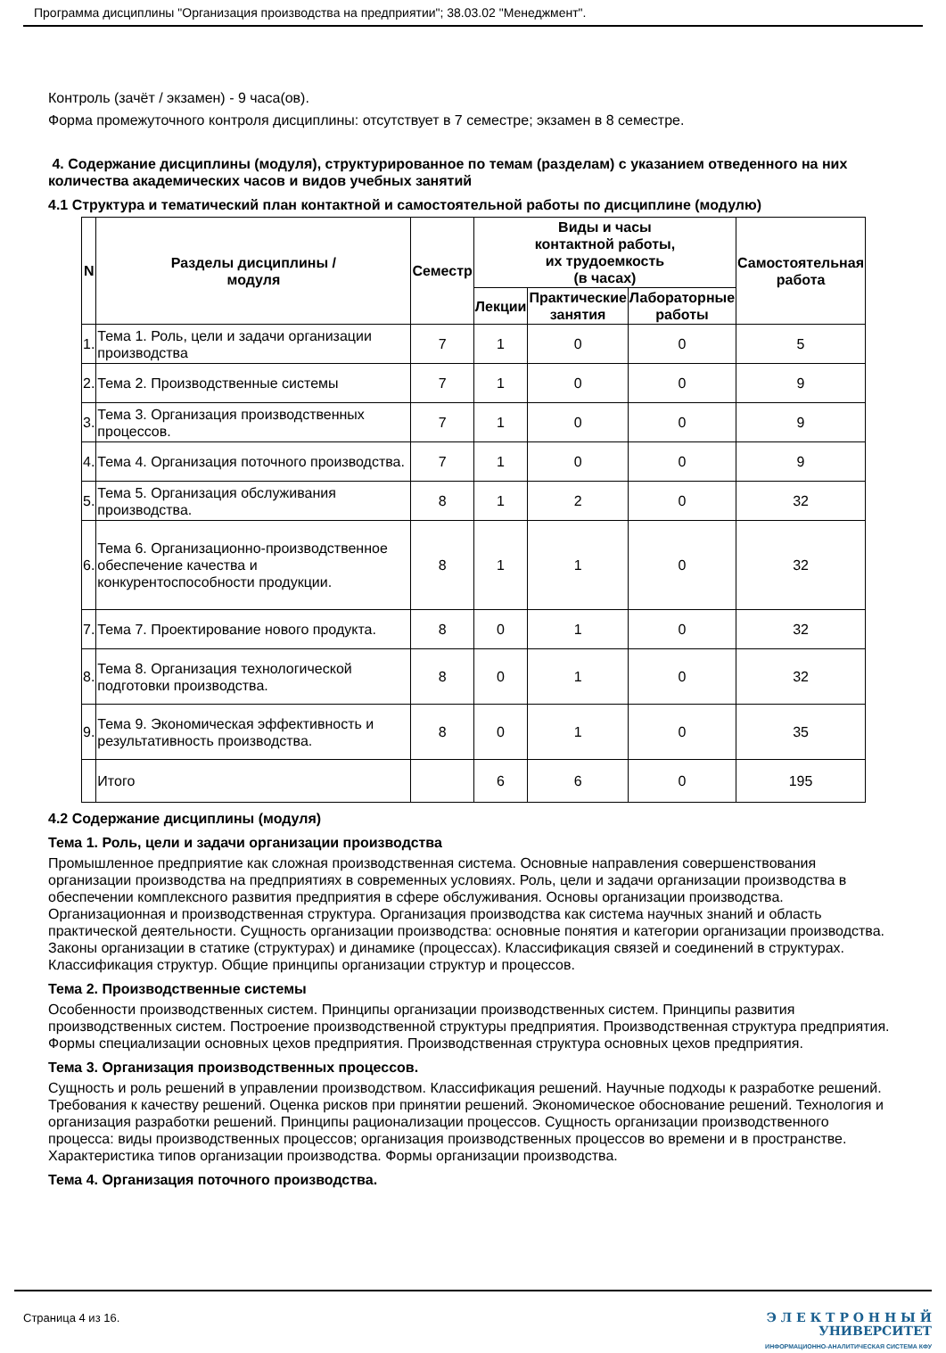Программа дисциплины "Организация производства на предприятии"; 38.03.02 "Менеджмент".
Контроль (зачёт / экзамен) - 9 часа(ов).
Форма промежуточного контроля дисциплины: отсутствует в 7 семестре; экзамен в 8 семестре.
4. Содержание дисциплины (модуля), структурированное по темам (разделам) с указанием отведенного на них количества академических часов и видов учебных занятий
4.1 Структура и тематический план контактной и самостоятельной работы по дисциплине (модулю)
| N | Разделы дисциплины / модуля | Семестр | Виды и часы контактной работы, их трудоемкость (в часах) | | | Самостоятельная работа |
| --- | --- | --- | --- | --- | --- | --- |
| | | | Лекции | Практические занятия | Лабораторные работы | |
| 1. | Тема 1. Роль, цели и задачи организации производства | 7 | 1 | 0 | 0 | 5 |
| 2. | Тема 2. Производственные системы | 7 | 1 | 0 | 0 | 9 |
| 3. | Тема 3. Организация производственных процессов. | 7 | 1 | 0 | 0 | 9 |
| 4. | Тема 4. Организация поточного производства. | 7 | 1 | 0 | 0 | 9 |
| 5. | Тема 5. Организация обслуживания производства. | 8 | 1 | 2 | 0 | 32 |
| 6. | Тема 6. Организационно-производственное обеспечение качества и конкурентоспособности продукции. | 8 | 1 | 1 | 0 | 32 |
| 7. | Тема 7. Проектирование нового продукта. | 8 | 0 | 1 | 0 | 32 |
| 8. | Тема 8. Организация технологической подготовки производства. | 8 | 0 | 1 | 0 | 32 |
| 9. | Тема 9. Экономическая эффективность и результативность производства. | 8 | 0 | 1 | 0 | 35 |
| | Итого | | 6 | 6 | 0 | 195 |
4.2 Содержание дисциплины (модуля)
Тема 1. Роль, цели и задачи организации производства
Промышленное предприятие как сложная производственная система. Основные направления совершенствования организации производства на предприятиях в современных условиях. Роль, цели и задачи организации производства в обеспечении комплексного развития предприятия в сфере обслуживания. Основы организации производства. Организационная и производственная структура. Организация производства как система научных знаний и область практической деятельности. Сущность организации производства: основные понятия и категории организации производства. Законы организации в статике (структурах) и динамике (процессах). Классификация связей и соединений в структурах. Классификация структур. Общие принципы организации структур и процессов.
Тема 2. Производственные системы
Особенности производственных систем. Принципы организации производственных систем. Принципы развития производственных систем. Построение производственной структуры предприятия. Производственная структура предприятия. Формы специализации основных цехов предприятия. Производственная структура основных цехов предприятия.
Тема 3. Организация производственных процессов.
Сущность и роль решений в управлении производством. Классификация решений. Научные подходы к разработке решений. Требования к качеству решений. Оценка рисков при принятии решений. Экономическое обоснование решений. Технология и организация разработки решений. Принципы рационализации процессов. Сущность организации производственного процесса: виды производственных процессов; организация производственных процессов во времени и в пространстве. Характеристика типов организации производства. Формы организации производства.
Тема 4. Организация поточного производства.
Страница 4 из 16.
Э Л Е К Т Р О Н Н Ы Й
УНИВЕРСИТЕТ
ИНФОРМАЦИОННО-АНАЛИТИЧЕСКАЯ СИСТЕМА КФУ